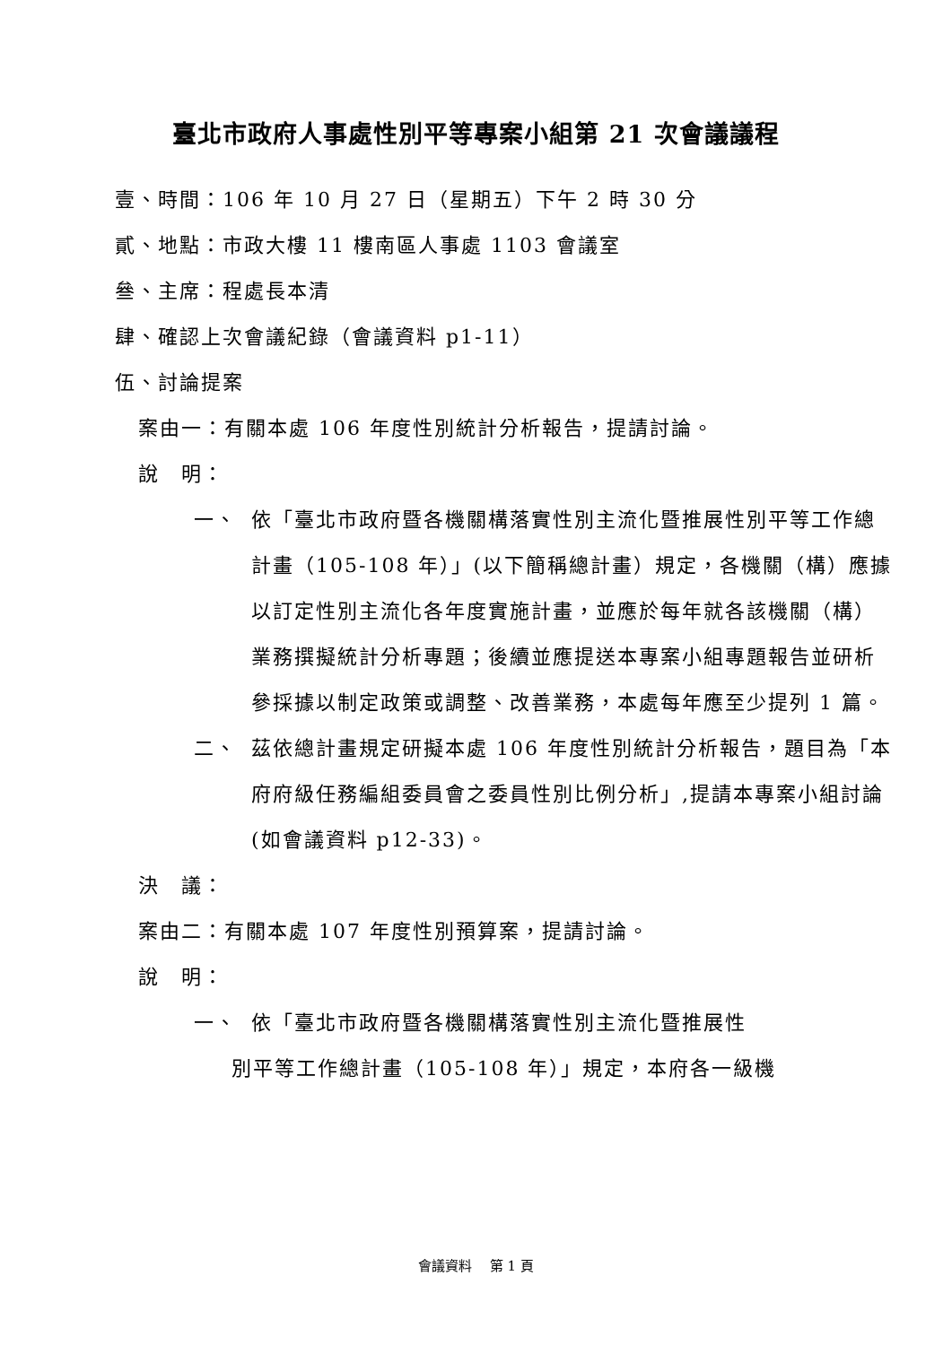臺北市政府人事處性別平等專案小組第 21 次會議議程
壹、時間：106 年 10 月 27 日（星期五）下午 2 時 30 分
貳、地點：市政大樓 11 樓南區人事處 1103 會議室
叄、主席：程處長本清
肆、確認上次會議紀錄（會議資料 p1-11）
伍、討論提案
案由一：有關本處 106 年度性別統計分析報告，提請討論。
說　明：
一、 依「臺北市政府暨各機關構落實性別主流化暨推展性別平等工作總計畫（105-108 年）」(以下簡稱總計畫）規定，各機關（構）應據以訂定性別主流化各年度實施計畫，並應於每年就各該機關（構）業務撰擬統計分析專題；後續並應提送本專案小組專題報告並研析參採據以制定政策或調整、改善業務，本處每年應至少提列 1 篇。
二、 茲依總計畫規定研擬本處 106 年度性別統計分析報告，題目為「本府府級任務編組委員會之委員性別比例分析」,提請本專案小組討論(如會議資料 p12-33)。
決　議：
案由二：有關本處 107 年度性別預算案，提請討論。
說　明：
一、 依「臺北市政府暨各機關構落實性別主流化暨推展性
別平等工作總計畫（105-108 年）」規定，本府各一級機
會議資料　 第 1 頁